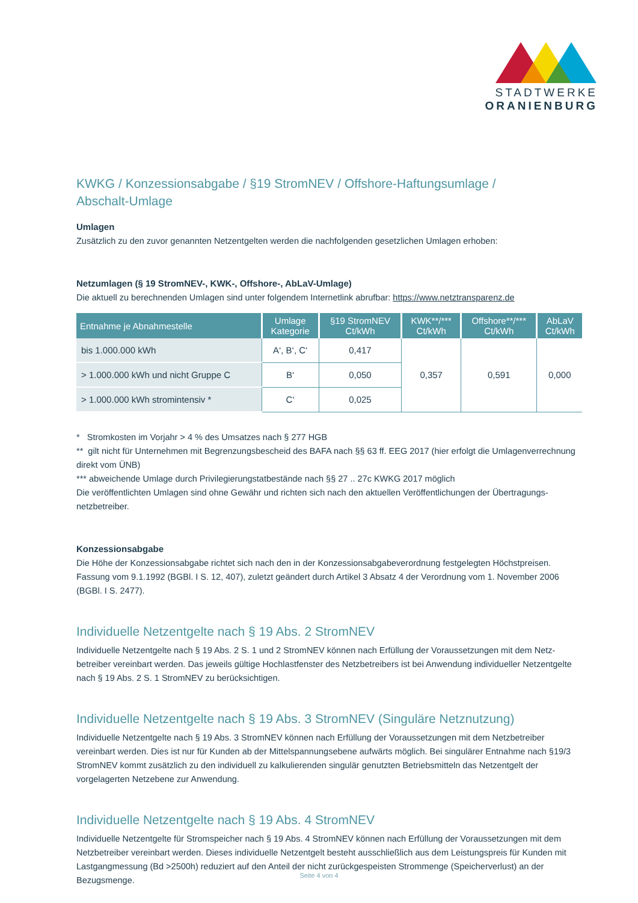STADTWERKE
ORANIENBURG
KWKG / Konzessionsabgabe / §19 StromNEV / Offshore-Haftungsumlage /
Abschalt-Umlage
Umlagen
Zusätzlich zu den zuvor genannten Netzentgelten werden die nachfolgenden gesetzlichen Umlagen erhoben:
Netzumlagen (§ 19 StromNEV-, KWK-, Offshore-, AbLaV-Umlage)
Die aktuell zu berechnenden Umlagen sind unter folgendem Internetlink abrufbar: https://www.netztransparenz.de
| Entnahme je Abnahmestelle | Umlage Kategorie | §19 StromNEV Ct/kWh | KWK**/*** Ct/kWh | Offshore**/*** Ct/kWh | AbLaV Ct/kWh |
| --- | --- | --- | --- | --- | --- |
| bis 1.000.000 kWh | A‘, B‘, C‘ | 0,417 | 0,357 | 0,591 | 0,000 |
| > 1.000.000 kWh und nicht Gruppe C | B‘ | 0,050 | | | |
| > 1.000.000 kWh stromintensiv * | C‘ | 0,025 | | | |
* Stromkosten im Vorjahr > 4 % des Umsatzes nach § 277 HGB
** gilt nicht für Unternehmen mit Begrenzungsbescheid des BAFA nach §§ 63 ff. EEG 2017 (hier erfolgt die Umlagenver­rechnung direkt vom ÜNB)
*** abweichende Umlage durch Privilegierungstatbestände nach §§ 27 .. 27c KWKG 2017 möglich
Die veröffentlichten Umlagen sind ohne Gewähr und richten sich nach den aktuellen Veröffentlichungen der Übertragungs­netzbetreiber.
Konzessionsabgabe
Die Höhe der Konzessionsabgabe richtet sich nach den in der Konzessionsabgabeverordnung festgelegten Höchstpreisen. Fassung vom 9.1.1992 (BGBl. I S. 12, 407), zuletzt geändert durch Artikel 3 Absatz 4 der Verordnung vom 1. November 2006 (BGBl. I S. 2477).
Individuelle Netzentgelte nach § 19 Abs. 2 StromNEV
Individuelle Netzentgelte nach § 19 Abs. 2 S. 1 und 2 StromNEV können nach Erfüllung der Voraussetzungen mit dem Netz­betreiber vereinbart werden. Das jeweils gültige Hochlastfenster des Netzbetreibers ist bei Anwendung individueller Netzent­gelte nach § 19 Abs. 2 S. 1 StromNEV zu berücksichtigen.
Individuelle Netzentgelte nach § 19 Abs. 3 StromNEV (Singuläre Netznutzung)
Individuelle Netzentgelte nach § 19 Abs. 3 StromNEV können nach Erfüllung der Voraussetzungen mit dem Netzbetreiber vereinbart werden. Dies ist nur für Kunden ab der Mittelspannungsebene aufwärts möglich. Bei singulärer Entnahme nach §19/3 StromNEV kommt zusätzlich zu den individuell zu kalkulierenden singulär genutzten Betriebsmitteln das Netzentgelt der vorgelagerten Netzebene zur Anwendung.
Individuelle Netzentgelte nach § 19 Abs. 4 StromNEV
Individuelle Netzentgelte für Stromspeicher nach § 19 Abs. 4 StromNEV können nach Erfüllung der Voraussetzungen mit dem Netzbetreiber vereinbart werden. Dieses individuelle Netzentgelt besteht ausschließlich aus dem Leistungspreis für Kunden mit Lastgangmessung (Bd >2500h) reduziert auf den Anteil der nicht zurückgespeisten Strommenge (Speicherverlust) an der Bezugsmenge.
Seite 4 von 4